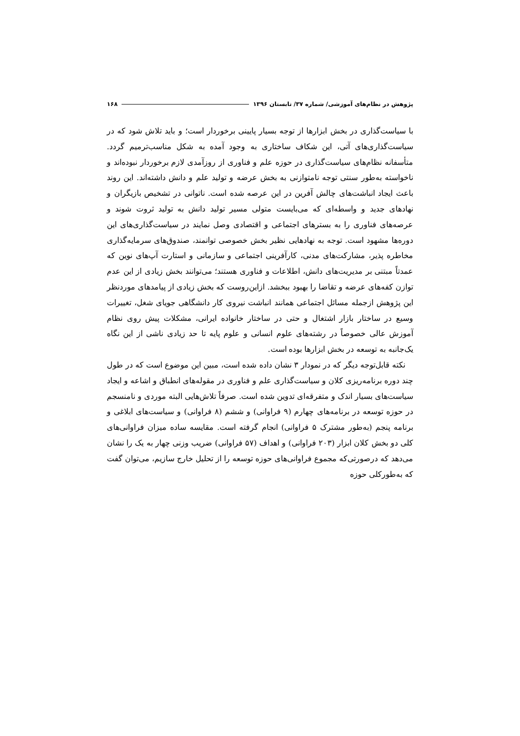پژوهش در نظام‌های آموزشی/ شماره ۳۷/ تابستان ۱۳۹۶ ۱۶۸
با سیاست‌گذاری در بخش ابزارها از توجه بسیار پایینی برخوردار است؛ و باید تلاش شود که در سیاست‌گذاری‌های آتی، این شکاف ساختاری به وجود آمده به شکل مناسب‌ترمیم گردد. متأسفانه نظام‌های سیاست‌گذاری در حوزه علم و فناوری از روزآمدی لازم برخوردار نبوده‌اند و ناخواسته به‌طور سنتی توجه نامتوازنی به بخش عرضه و تولید علم و دانش داشته‌اند. این روند باعث ایجاد انباشت‌های چالش آفرین در این عرصه شده است. ناتوانی در تشخیص بازیگران و نهادهای جدید و واسطه‌ای که می‌بایست متولی مسیر تولید دانش به تولید ثروت شوند و عرصه‌های فناوری را به بسترهای اجتماعی و اقتصادی وصل نمایند در سیاست‌گذاری‌های این دوره‌ها مشهود است. توجه به نهادهایی نظیر بخش خصوصی توانمند، صندوق‌های سرمایه‌گذاری مخاطره پذیر، مشارکت‌های مدنی، کارآفرینی اجتماعی و سازمانی و استارت آپ‌های نوین که عمدتاً مبتنی بر مدیریت‌های دانش، اطلاعات و فناوری هستند؛ می‌توانند بخش زیادی از این عدم توازن کفه‌های عرضه و تقاضا را بهبود ببخشد. ازاین‌روست که بخش زیادی از پیامدهای موردنظر این پژوهش ازجمله مسائل اجتماعی همانند انباشت نیروی کار دانشگاهی جویای شغل، تغییرات وسیع در ساختار بازار اشتغال و حتی در ساختار خانواده ایرانی، مشکلات پیش روی نظام آموزش عالی خصوصاً در رشته‌های علوم انسانی و علوم پایه تا حد زیادی ناشی از این نگاه یک‌جانبه به توسعه در بخش ابزارها بوده است.
نکته قابل‌توجه دیگر که در نمودار ۳ نشان داده شده است، مبین این موضوع است که در طول چند دوره برنامه‌ریزی کلان و سیاست‌گذاری علم و فناوری در مقوله‌های انطباق و اشاعه و ایجاد سیاست‌های بسیار اندک و متفرقه‌ای تدوین شده است. صرفاً تلاش‌هایی البته موردی و نامنسجم در حوزه توسعه در برنامه‌های چهارم (۹ فراوانی) و ششم (۸ فراوانی) و سیاست‌های ابلاغی و برنامه پنجم (به‌طور مشترک ۵ فراوانی) انجام گرفته است. مقایسه ساده میزان فراوانی‌های کلی دو بخش کلان ابزار (۲۰۳ فراوانی) و اهداف (۵۷ فراوانی) ضریب وزنی چهار به یک را نشان می‌دهد که درصورتی‌که مجموع فراوانی‌های حوزه توسعه را از تحلیل خارج سازیم، می‌توان گفت که به‌طورکلی حوزه